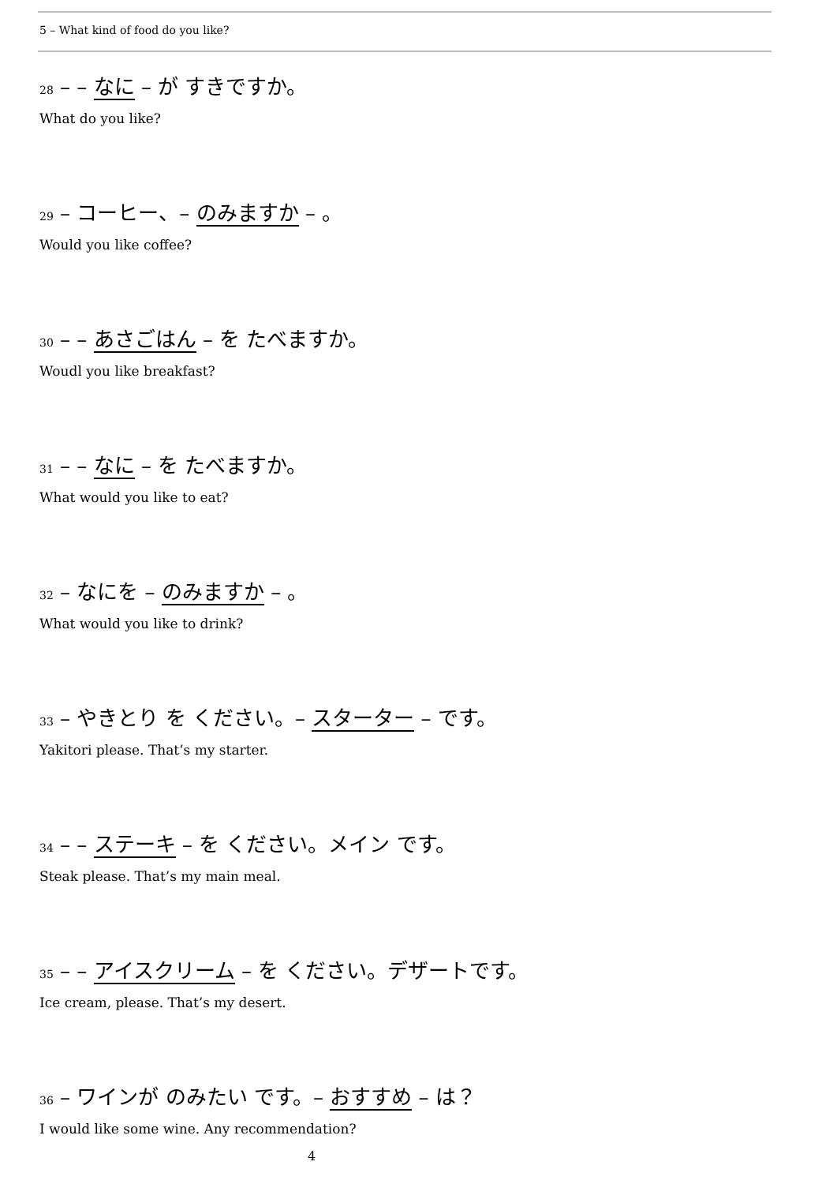5 – What kind of food do you like?
28 – – なに – が すきですか。
What do you like?
29 – コーヒー、– のみますか – 。
Would you like coffee?
30 – – あさごはん – を たべますか。
Woudl you like breakfast?
31 – – なに – を たべますか。
What would you like to eat?
32 – なにを – のみますか – 。
What would you like to drink?
33 – やきとり を ください。– スターター – です。
Yakitori please. That’s my starter.
34 – – ステーキ – を ください。メイン です。
Steak please. That’s my main meal.
35 – – アイスクリーム – を ください。デザートです。
Ice cream, please. That’s my desert.
36 – ワインが のみたい です。– おすすめ – は？
I would like some wine. Any recommendation?
4